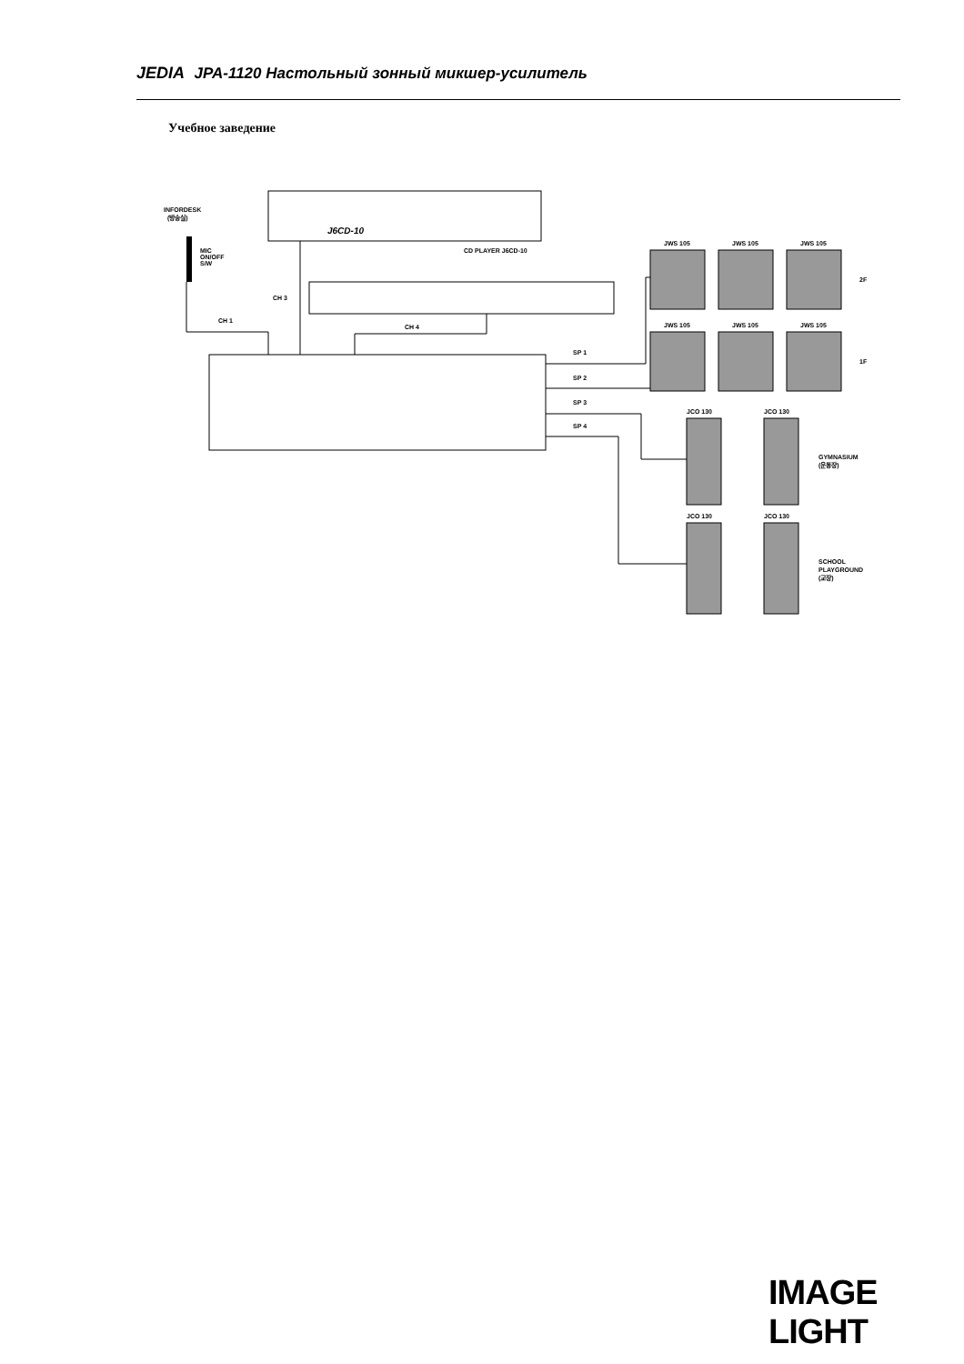JEDIA JPA-1120 Настольный зонный микшер-усилитель
Учебное заведение
J6CD-10
CD PLAYER J6CD-10
INFORDESK
(방송실)
MIC
ON/OFF
S/W
CH 3
CH 1
CH 4
SP 1
SP 2
SP 3
SP 4
JWS 105
JWS 105
JWS 105
JWS 105
JWS 105
JWS 105
2F
1F
JCO 130
JCO 130
JCO 130
JCO 130
GYMNASIUM
(운동장)
SCHOOL
PLAYGROUND
(교장)
IMAGE LIGHT